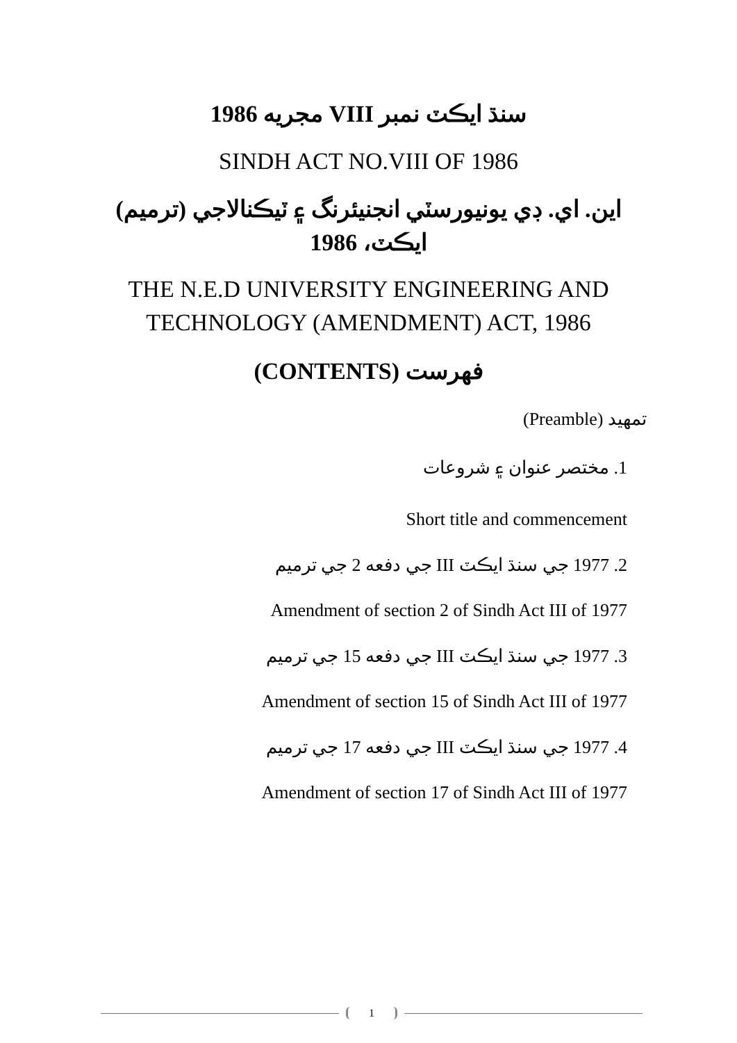سنڌ ايڪٽ نمبر VIII مجريه 1986
SINDH ACT NO.VIII OF 1986
اين. اي. ڊي يونيورسٽي انجنيئرنگ ۽ ٽيڪنالاجي (ترميم)
ايڪٽ، 1986
THE N.E.D UNIVERSITY ENGINEERING AND
TECHNOLOGY (AMENDMENT) ACT, 1986
فهرست (CONTENTS)
تمهيد (Preamble)
1. مختصر عنوان ۽ شروعات
Short title and commencement
2. 1977 جي سنڌ ايڪٽ III جي دفعه 2 جي ترميم
Amendment of section 2 of Sindh Act III of 1977
3. 1977 جي سنڌ ايڪٽ III جي دفعه 15 جي ترميم
Amendment of section 15 of Sindh Act III of 1977
4. 1977 جي سنڌ ايڪٽ III جي دفعه 17 جي ترميم
Amendment of section 17 of Sindh Act III of 1977
1